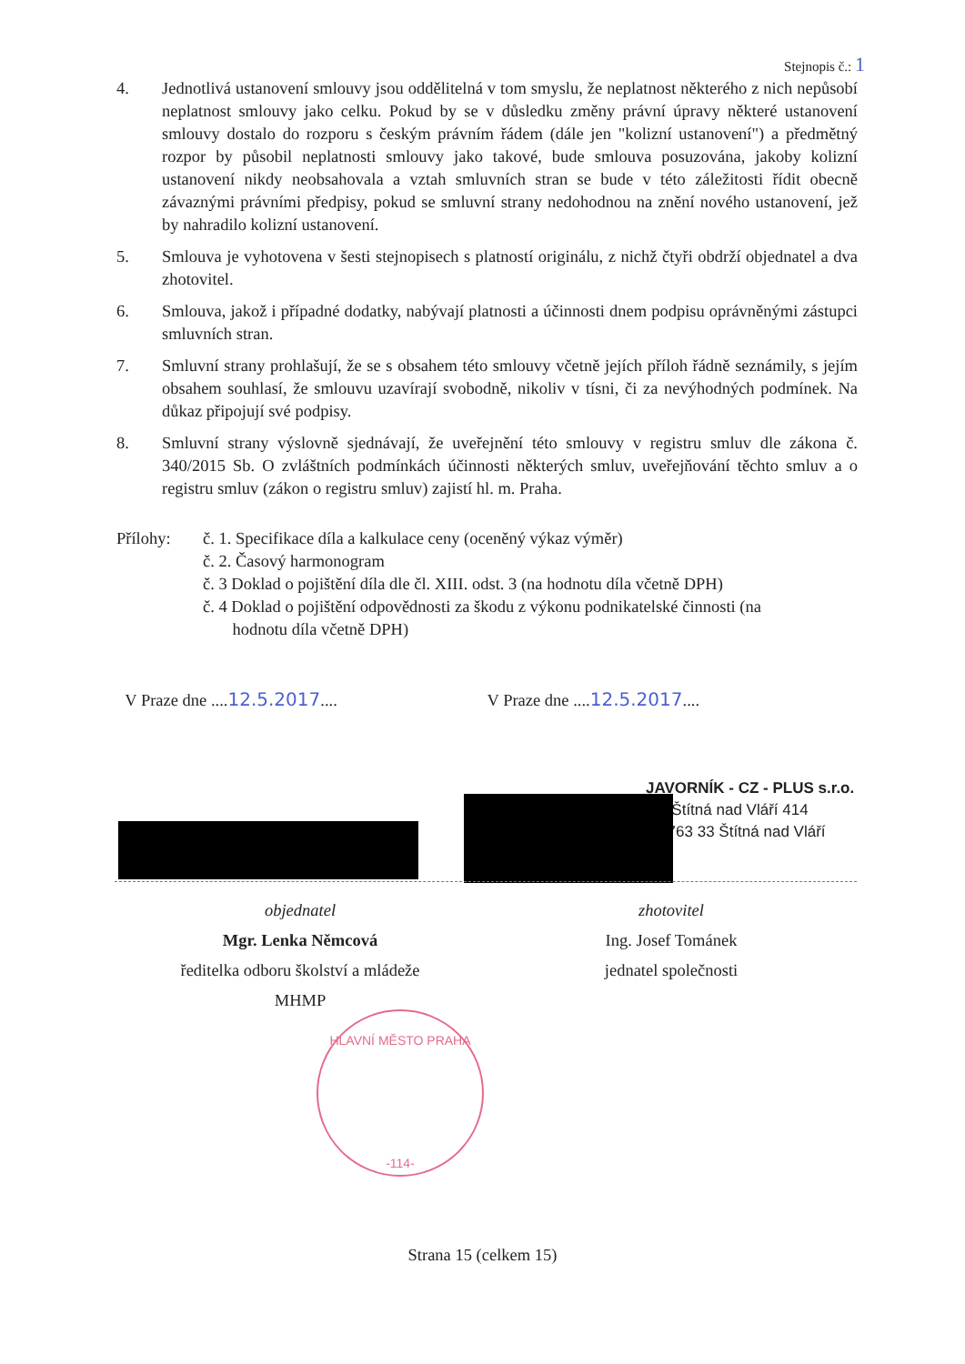Stejnopis č.: 1
4. Jednotlivá ustanovení smlouvy jsou oddělitelná v tom smyslu, že neplatnost některého z nich nepůsobí neplatnost smlouvy jako celku. Pokud by se v důsledku změny právní úpravy některé ustanovení smlouvy dostalo do rozporu s českým právním řádem (dále jen "kolizní ustanovení") a předmětný rozpor by působil neplatnosti smlouvy jako takové, bude smlouva posuzována, jakoby kolizní ustanovení nikdy neobsahovala a vztah smluvních stran se bude v této záležitosti řídit obecně závaznými právními předpisy, pokud se smluvní strany nedohodnou na znění nového ustanovení, jež by nahradilo kolizní ustanovení.
5. Smlouva je vyhotovena v šesti stejnopisech s platností originálu, z nichž čtyři obdrží objednatel a dva zhotovitel.
6. Smlouva, jakož i případné dodatky, nabývají platnosti a účinnosti dnem podpisu oprávněnými zástupci smluvních stran.
7. Smluvní strany prohlašují, že se s obsahem této smlouvy včetně jejích příloh řádně seznámily, s jejím obsahem souhlasí, že smlouvu uzavírají svobodně, nikoliv v tísni, či za nevýhodných podmínek. Na důkaz připojují své podpisy.
8. Smluvní strany výslovně sjednávají, že uveřejnění této smlouvy v registru smluv dle zákona č. 340/2015 Sb. O zvláštních podmínkách účinnosti některých smluv, uveřejňování těchto smluv a o registru smluv (zákon o registru smluv) zajistí hl. m. Praha.
Přílohy: č. 1. Specifikace díla a kalkulace ceny (oceněný výkaz výměr)
č. 2. Časový harmonogram
č. 3 Doklad o pojištění díla dle čl. XIII. odst. 3 (na hodnotu díla včetně DPH)
č. 4 Doklad o pojištění odpovědnosti za škodu z výkonu podnikatelské činnosti (na
hodnotu díla včetně DPH)
V Praze dne ....12.5.2017.... V Praze dne ....12.5.2017....
JAVORNÍK - CZ - PLUS s.r.o.
Štítná nad Vláří 414
763 33 Štítná nad Vláří
objednatel
Mgr. Lenka Němcová
ředitelka odboru školství a mládeže
MHMP
zhotovitel
Ing. Josef Tománek
jednatel společnosti
HLAVNÍ MĚSTO PRAHA
-114-
Strana 15 (celkem 15)